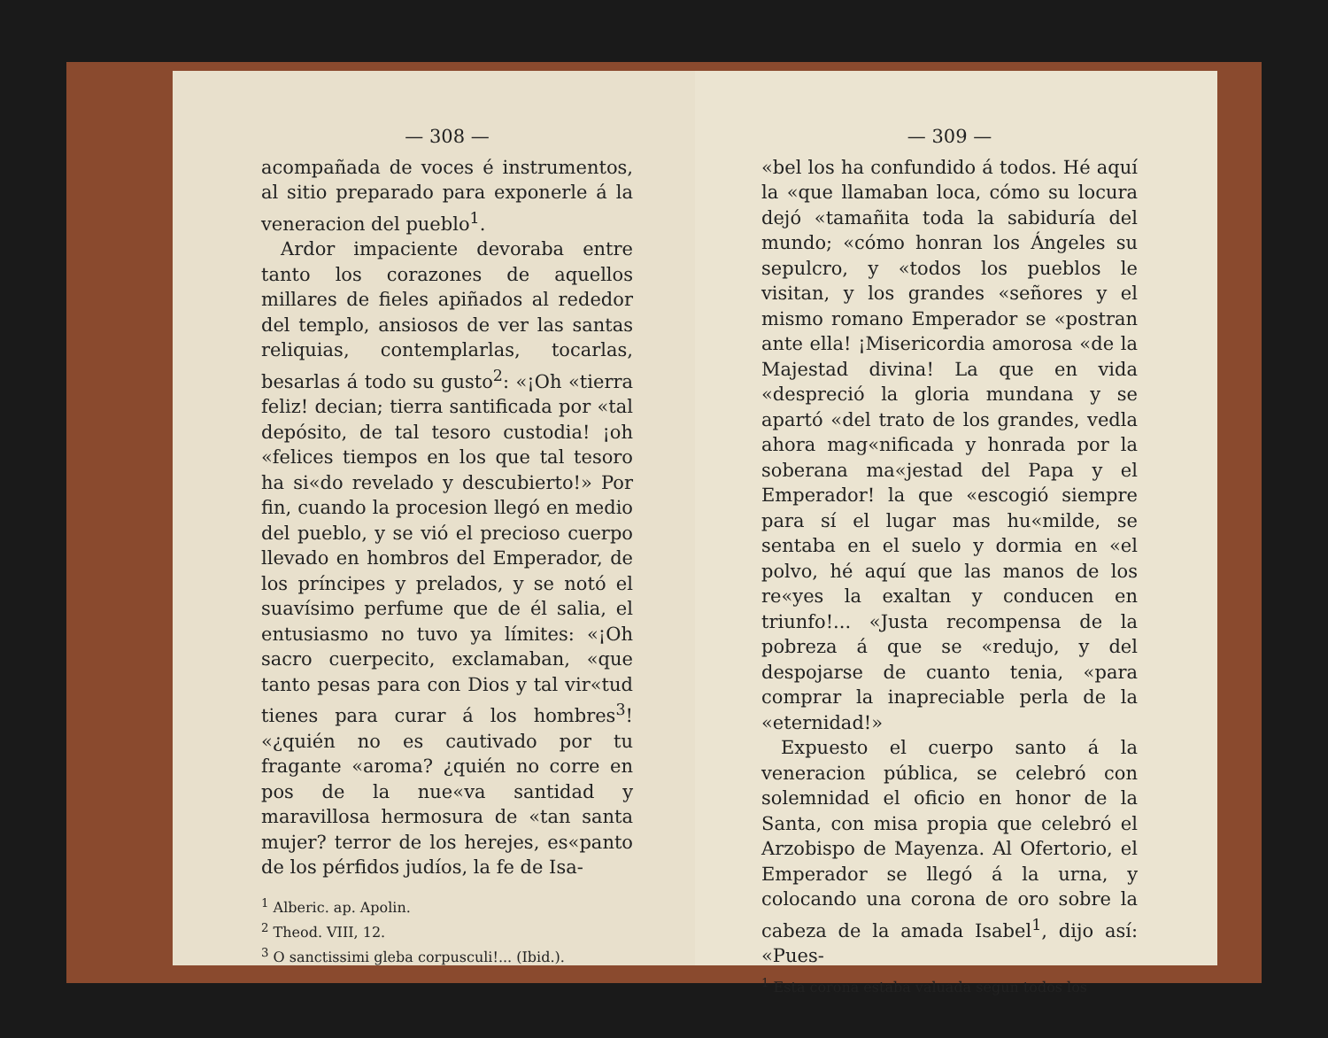— 308 —
acompañada de voces é instrumentos, al sitio preparado para exponerle á la veneracion del pueblo<sup>1</sup>.
Ardor impaciente devoraba entre tanto los corazones de aquellos millares de fieles apiñados al rededor del templo, ansiosos de ver las santas reliquias, contemplarlas, tocarlas, besarlas á todo su gusto<sup>2</sup>: «¡Oh «tierra feliz! decian; tierra santificada por «tal depósito, de tal tesoro custodia! ¡oh «felices tiempos en los que tal tesoro ha si«do revelado y descubierto!» Por fin, cuando la procesion llegó en medio del pueblo, y se vió el precioso cuerpo llevado en hombros del Emperador, de los príncipes y prelados, y se notó el suavísimo perfume que de él salia, el entusiasmo no tuvo ya límites: «¡Oh sacro cuerpecito, exclamaban, «que tanto pesas para con Dios y tal vir«tud tienes para curar á los hombres<sup>3</sup>! «¿quién no es cautivado por tu fragante «aroma? ¿quién no corre en pos de la nue«va santidad y maravillosa hermosura de «tan santa mujer? terror de los herejes, es«panto de los pérfidos judíos, la fe de Isa-
<sup>1</sup> Alberic. ap. Apolin.
<sup>2</sup> Theod. VIII, 12.
<sup>3</sup> O sanctissimi gleba corpusculi!... (Ibid.).
— 309 —
«bel los ha confundido á todos. Hé aquí la «que llamaban loca, cómo su locura dejó «tamañita toda la sabiduría del mundo; «cómo honran los Ángeles su sepulcro, y «todos los pueblos le visitan, y los grandes «señores y el mismo romano Emperador se «postran ante ella! ¡Misericordia amorosa «de la Majestad divina! La que en vida «despreció la gloria mundana y se apartó «del trato de los grandes, vedla ahora mag«nificada y honrada por la soberana ma«jestad del Papa y el Emperador! la que «escogió siempre para sí el lugar mas hu«milde, se sentaba en el suelo y dormia en «el polvo, hé aquí que las manos de los re«yes la exaltan y conducen en triunfo!... «Justa recompensa de la pobreza á que se «redujo, y del despojarse de cuanto tenia, «para comprar la inapreciable perla de la «eternidad!»
Expuesto el cuerpo santo á la veneracion pública, se celebró con solemnidad el oficio en honor de la Santa, con misa propia que celebró el Arzobispo de Mayenza. Al Ofertorio, el Emperador se llegó á la urna, y colocando una corona de oro sobre la cabeza de la amada Isabel<sup>1</sup>, dijo así: «Pues-
<sup>1</sup> Esta corona estaba valuada segun todos los